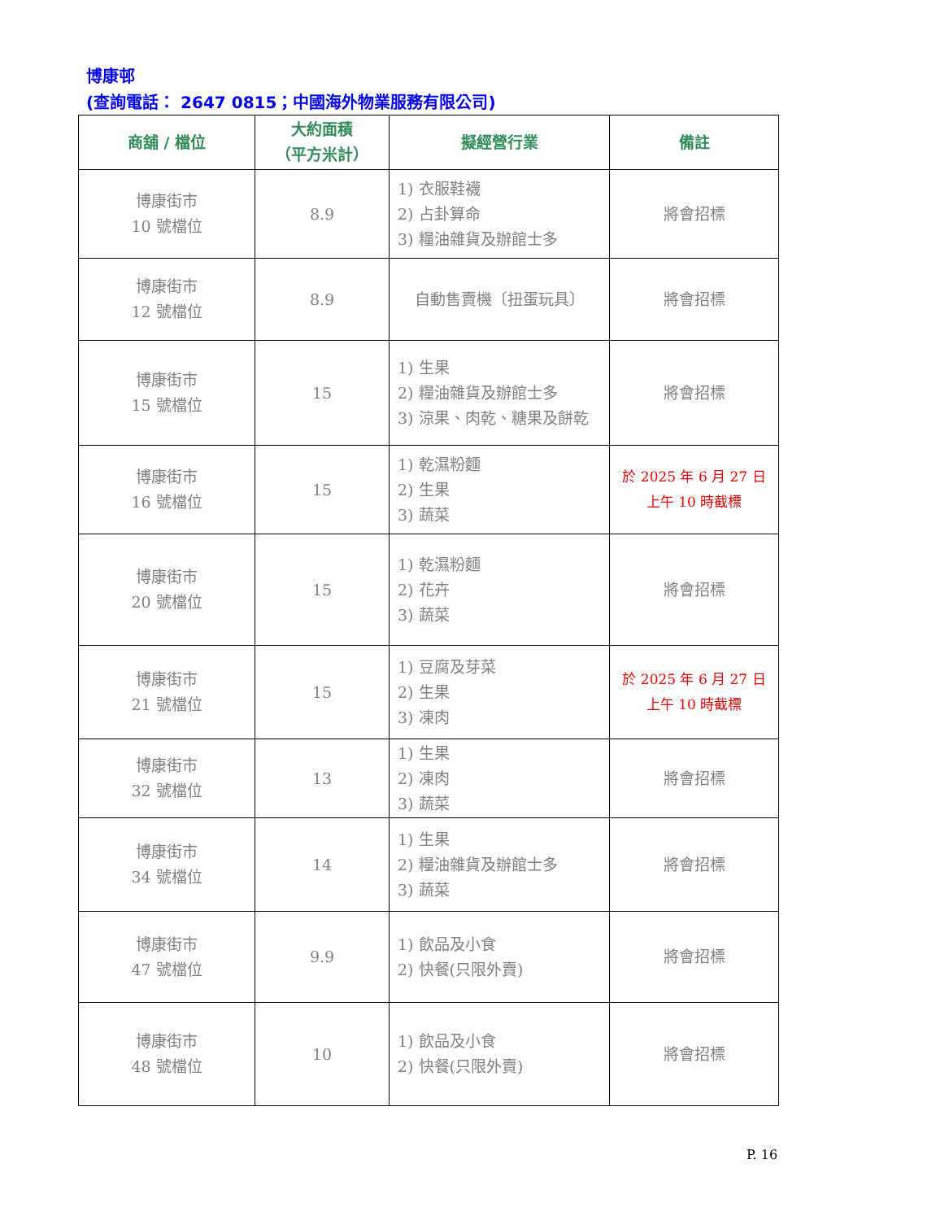博康邨
(查詢電話： 2647 0815；中國海外物業服務有限公司)
| 商舖 / 檔位 | 大約面積 （平方米計） | 擬經營行業 | 備註 |
| --- | --- | --- | --- |
| 博康街市 10 號檔位 | 8.9 | 1) 衣服鞋襪 2) 占卦算命 3) 糧油雜貨及辦館士多 | 將會招標 |
| 博康街市 12 號檔位 | 8.9 | 自動售賣機〔扭蛋玩具〕 | 將會招標 |
| 博康街市 15 號檔位 | 15 | 1) 生果 2) 糧油雜貨及辦館士多 3) 涼果、肉乾、糖果及餅乾 | 將會招標 |
| 博康街市 16 號檔位 | 15 | 1) 乾濕粉麵 2) 生果 3) 蔬菜 | 於 2025 年 6 月 27 日 上午 10 時截標 |
| 博康街市 20 號檔位 | 15 | 1) 乾濕粉麵 2) 花卉 3) 蔬菜 | 將會招標 |
| 博康街市 21 號檔位 | 15 | 1) 豆腐及芽菜 2) 生果 3) 凍肉 | 於 2025 年 6 月 27 日 上午 10 時截標 |
| 博康街市 32 號檔位 | 13 | 1) 生果 2) 凍肉 3) 蔬菜 | 將會招標 |
| 博康街市 34 號檔位 | 14 | 1) 生果 2) 糧油雜貨及辦館士多 3) 蔬菜 | 將會招標 |
| 博康街市 47 號檔位 | 9.9 | 1) 飲品及小食 2) 快餐(只限外賣) | 將會招標 |
| 博康街市 48 號檔位 | 10 | 1) 飲品及小食 2) 快餐(只限外賣) | 將會招標 |
P. 16